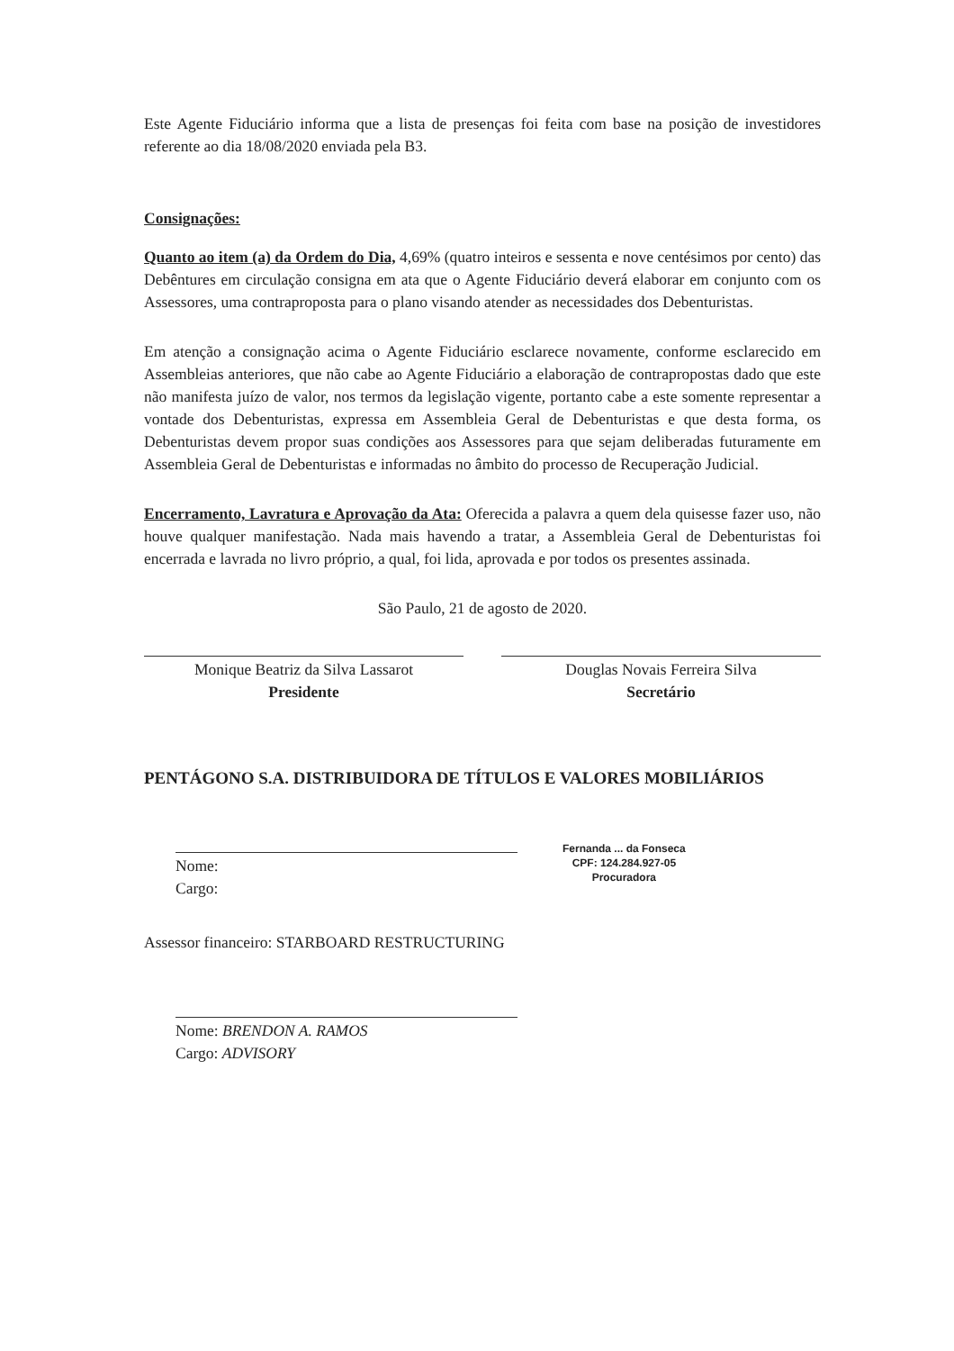Este Agente Fiduciário informa que a lista de presenças foi feita com base na posição de investidores referente ao dia 18/08/2020 enviada pela B3.
Consignações:
Quanto ao item (a) da Ordem do Dia, 4,69% (quatro inteiros e sessenta e nove centésimos por cento) das Debêntures em circulação consigna em ata que o Agente Fiduciário deverá elaborar em conjunto com os Assessores, uma contraproposta para o plano visando atender as necessidades dos Debenturistas.
Em atenção a consignação acima o Agente Fiduciário esclarece novamente, conforme esclarecido em Assembleias anteriores, que não cabe ao Agente Fiduciário a elaboração de contrapropostas dado que este não manifesta juízo de valor, nos termos da legislação vigente, portanto cabe a este somente representar a vontade dos Debenturistas, expressa em Assembleia Geral de Debenturistas e que desta forma, os Debenturistas devem propor suas condições aos Assessores para que sejam deliberadas futuramente em Assembleia Geral de Debenturistas e informadas no âmbito do processo de Recuperação Judicial.
Encerramento, Lavratura e Aprovação da Ata: Oferecida a palavra a quem dela quisesse fazer uso, não houve qualquer manifestação. Nada mais havendo a tratar, a Assembleia Geral de Debenturistas foi encerrada e lavrada no livro próprio, a qual, foi lida, aprovada e por todos os presentes assinada.
São Paulo, 21 de agosto de 2020.
Monique Beatriz da Silva Lassarot
Presidente
Douglas Novais Ferreira Silva
Secretário
PENTÁGONO S.A. DISTRIBUIDORA DE TÍTULOS E VALORES MOBILIÁRIOS
Nome:
Cargo:
Fernanda ... da Fonseca
CPF: 124.284.927-05
Procuradora
Assessor financeiro: STARBOARD RESTRUCTURING
Nome: BRENDON A. RAMOS
Cargo: ADVISORY